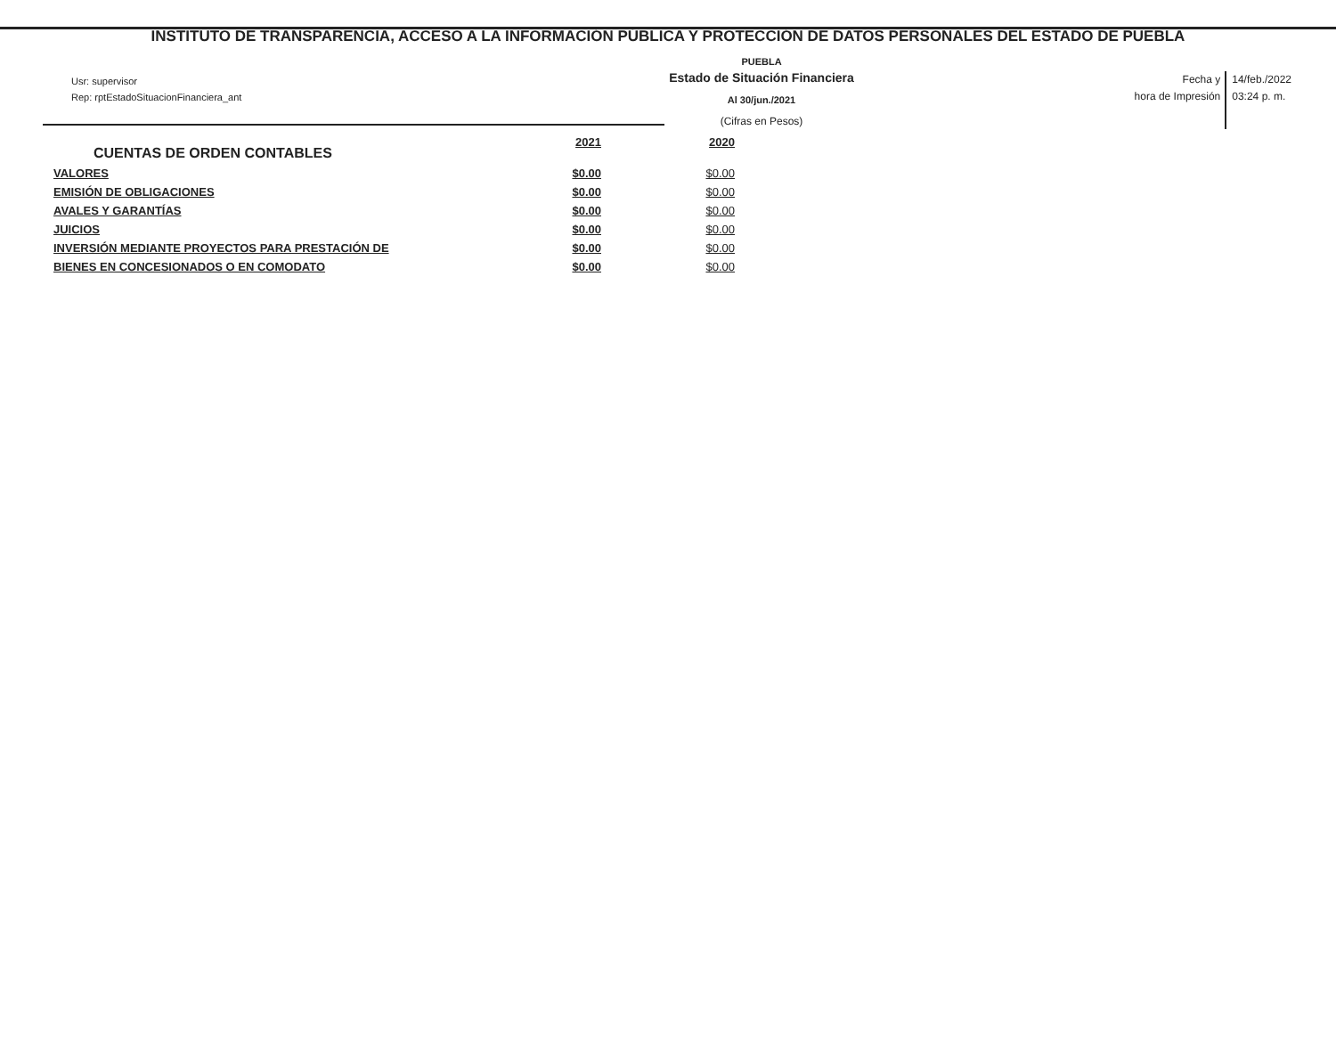INSTITUTO DE TRANSPARENCIA, ACCESO A LA INFORMACIÓN PÚBLICA Y PROTECCIÓN DE DATOS PERSONALES DEL ESTADO DE PUEBLA
Usr: supervisor
Rep: rptEstadoSituacionFinanciera_ant
PUEBLA
Estado de Situación Financiera
Al 30/jun./2021
(Cifras en Pesos)
Fecha y
hora de Impresión
14/feb./2022
03:24 p. m.
| CUENTAS DE ORDEN CONTABLES | 2021 | 2020 |
| --- | --- | --- |
| VALORES | $0.00 | $0.00 |
| EMISIÓN DE OBLIGACIONES | $0.00 | $0.00 |
| AVALES Y GARANTÍAS | $0.00 | $0.00 |
| JUICIOS | $0.00 | $0.00 |
| INVERSIÓN MEDIANTE PROYECTOS PARA PRESTACIÓN DE | $0.00 | $0.00 |
| BIENES EN CONCESIONADOS O EN COMODATO | $0.00 | $0.00 |